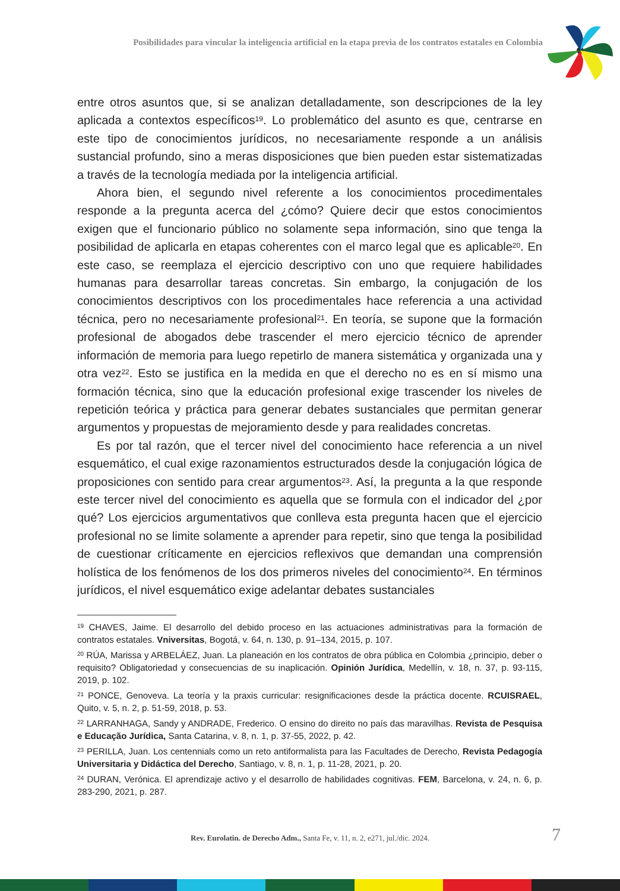Posibilidades para vincular la inteligencia artificial en la etapa previa de los contratos estatales en Colombia
entre otros asuntos que, si se analizan detalladamente, son descripciones de la ley aplicada a contextos específicos<sup>19</sup>. Lo problemático del asunto es que, centrarse en este tipo de conocimientos jurídicos, no necesariamente responde a un análisis sustancial profundo, sino a meras disposiciones que bien pueden estar sistematizadas a través de la tecnología mediada por la inteligencia artificial.
Ahora bien, el segundo nivel referente a los conocimientos procedimentales responde a la pregunta acerca del ¿cómo? Quiere decir que estos conocimientos exigen que el funcionario público no solamente sepa información, sino que tenga la posibilidad de aplicarla en etapas coherentes con el marco legal que es aplicable<sup>20</sup>. En este caso, se reemplaza el ejercicio descriptivo con uno que requiere habilidades humanas para desarrollar tareas concretas. Sin embargo, la conjugación de los conocimientos descriptivos con los procedimentales hace referencia a una actividad técnica, pero no necesariamente profesional<sup>21</sup>. En teoría, se supone que la formación profesional de abogados debe trascender el mero ejercicio técnico de aprender información de memoria para luego repetirlo de manera sistemática y organizada una y otra vez<sup>22</sup>. Esto se justifica en la medida en que el derecho no es en sí mismo una formación técnica, sino que la educación profesional exige trascender los niveles de repetición teórica y práctica para generar debates sustanciales que permitan generar argumentos y propuestas de mejoramiento desde y para realidades concretas.
Es por tal razón, que el tercer nivel del conocimiento hace referencia a un nivel esquemático, el cual exige razonamientos estructurados desde la conjugación lógica de proposiciones con sentido para crear argumentos<sup>23</sup>. Así, la pregunta a la que responde este tercer nivel del conocimiento es aquella que se formula con el indicador del ¿por qué? Los ejercicios argumentativos que conlleva esta pregunta hacen que el ejercicio profesional no se limite solamente a aprender para repetir, sino que tenga la posibilidad de cuestionar críticamente en ejercicios reflexivos que demandan una comprensión holística de los fenómenos de los dos primeros niveles del conocimiento<sup>24</sup>. En términos jurídicos, el nivel esquemático exige adelantar debates sustanciales
<sup>19</sup> CHAVES, Jaime. El desarrollo del debido proceso en las actuaciones administrativas para la formación de contratos estatales. Vniversitas, Bogotá, v. 64, n. 130, p. 91–134, 2015, p. 107.
<sup>20</sup> RÚA, Marissa y ARBELÁEZ, Juan. La planeación en los contratos de obra pública en Colombia ¿principio, deber o requisito? Obligatoriedad y consecuencias de su inaplicación. Opinión Jurídica, Medellín, v. 18, n. 37, p. 93-115, 2019, p. 102.
<sup>21</sup> PONCE, Genoveva. La teoría y la praxis curricular: resignificaciones desde la práctica docente. RCUISRAEL, Quito, v. 5, n. 2, p. 51-59, 2018, p. 53.
<sup>22</sup> LARRANHAGA, Sandy y ANDRADE, Frederico. O ensino do direito no país das maravilhas. Revista de Pesquisa e Educação Jurídica, Santa Catarina, v. 8, n. 1, p. 37-55, 2022, p. 42.
<sup>23</sup> PERILLA, Juan. Los centennials como un reto antiformalista para las Facultades de Derecho, Revista Pedagogía Universitaria y Didáctica del Derecho, Santiago, v. 8, n. 1, p. 11-28, 2021, p. 20.
<sup>24</sup> DURAN, Verónica. El aprendizaje activo y el desarrollo de habilidades cognitivas. FEM, Barcelona, v. 24, n. 6, p. 283-290, 2021, p. 287.
Rev. Eurolatin. de Derecho Adm., Santa Fe, v. 11, n. 2, e271, jul./dic. 2024. 7